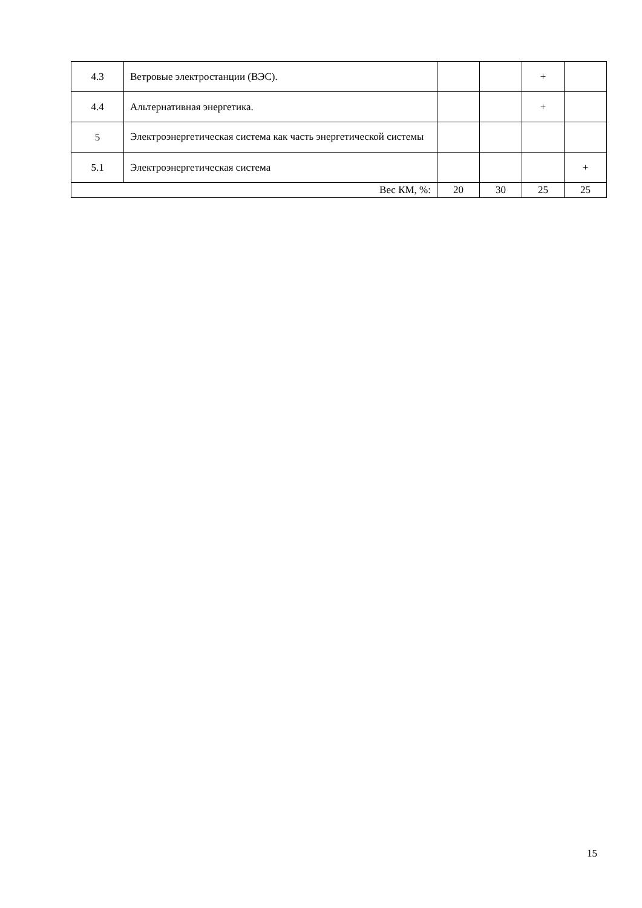| 4.3 | Ветровые электростанции (ВЭС). | | | + | |
| 4.4 | Альтернативная энергетика. | | | + | |
| 5 | Электроэнергетическая система как часть энергетической системы | | | | |
| 5.1 | Электроэнергетическая система | | | | + |
| Вес КМ, %: | | 20 | 30 | 25 | 25 |
15